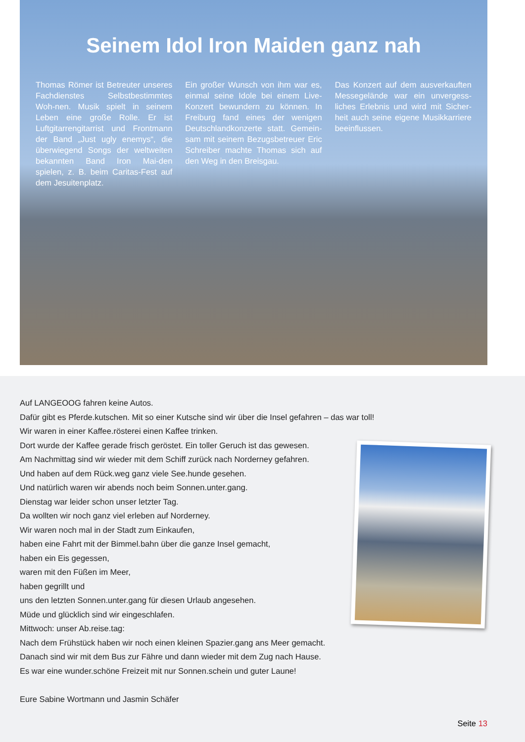Seinem Idol Iron Maiden ganz nah
Thomas Römer ist Betreuter unseres Fachdienstes Selbstbestimmtes Woh-nen. Musik spielt in seinem Leben eine große Rolle. Er ist Luftgitarrengitarrist und Frontmann der Band „Just ugly enemys“, die überwiegend Songs der weltweiten bekannten Band Iron Mai-den spielen, z. B. beim Caritas-Fest auf dem Jesuitenplatz.
Ein großer Wunsch von ihm war es, einmal seine Idole bei einem Live-Konzert bewundern zu können. In Freiburg fand eines der wenigen Deutschlandkonzerte statt. Gemein-sam mit seinem Bezugsbetreuer Eric Schreiber machte Thomas sich auf den Weg in den Breisgau.
Das Konzert auf dem ausverkauften Messegelände war ein unvergess-liches Erlebnis und wird mit Sicher-heit auch seine eigene Musikkarriere beeinflussen.
Auf LANGEOOG fahren keine Autos.
Dafür gibt es Pferde.kutschen. Mit so einer Kutsche sind wir über die Insel gefahren – das war toll!
Wir waren in einer Kaffee.rösterei einen Kaffee trinken.
Dort wurde der Kaffee gerade frisch geröstet. Ein toller Geruch ist das gewesen.
Am Nachmittag sind wir wieder mit dem Schiff zurück nach Norderney gefahren.
Und haben auf dem Rück.weg ganz viele See.hunde gesehen.
Und natürlich waren wir abends noch beim Sonnen.unter.gang.
Dienstag war leider schon unser letzter Tag.
Da wollten wir noch ganz viel erleben auf Norderney.
Wir waren noch mal in der Stadt zum Einkaufen,
haben eine Fahrt mit der Bimmel.bahn über die ganze Insel gemacht,
haben ein Eis gegessen,
waren mit den Füßen im Meer,
haben gegrillt und
uns den letzten Sonnen.unter.gang für diesen Urlaub angesehen.
Müde und glücklich sind wir eingeschlafen.
Mittwoch: unser Ab.reise.tag:
Nach dem Frühstück haben wir noch einen kleinen Spazier.gang ans Meer gemacht.
Danach sind wir mit dem Bus zur Fähre und dann wieder mit dem Zug nach Hause.
Es war eine wunder.schöne Freizeit mit nur Sonnen.schein und guter Laune!
Eure Sabine Wortmann und Jasmin Schäfer
Seite 13